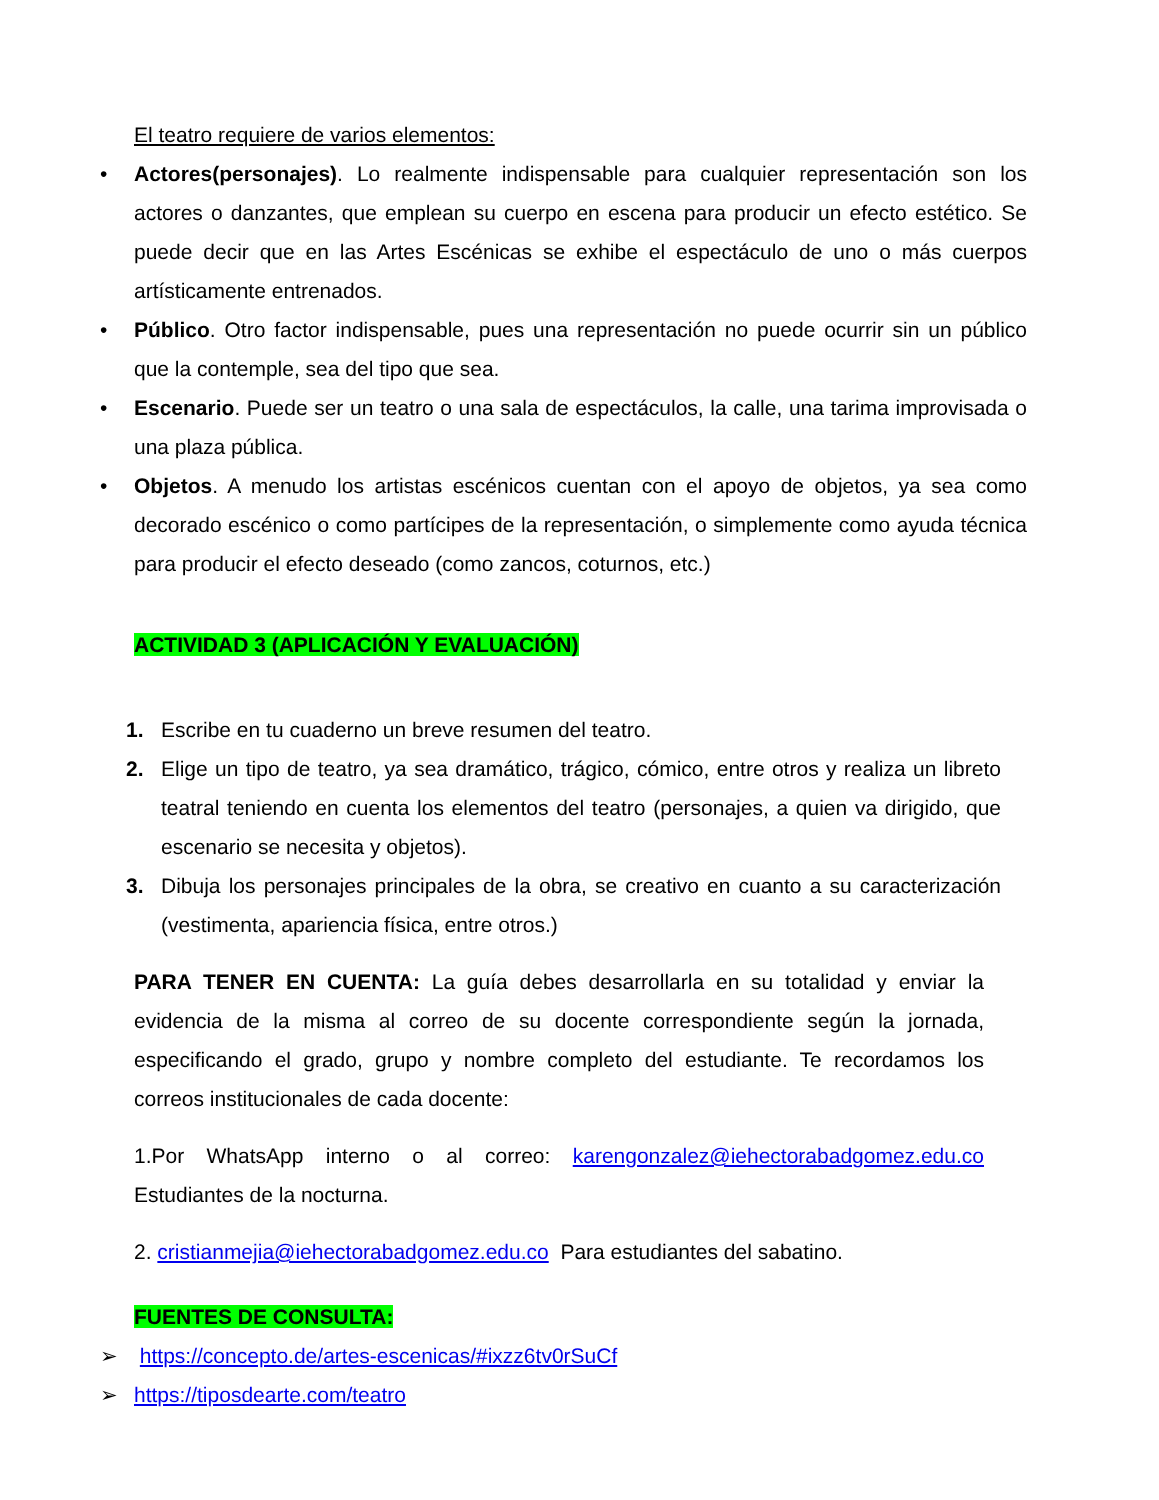El teatro requiere de varios elementos:
• Actores(personajes). Lo realmente indispensable para cualquier representación son los actores o danzantes, que emplean su cuerpo en escena para producir un efecto estético. Se puede decir que en las Artes Escénicas se exhibe el espectáculo de uno o más cuerpos artísticamente entrenados.
• Público. Otro factor indispensable, pues una representación no puede ocurrir sin un público que la contemple, sea del tipo que sea.
• Escenario. Puede ser un teatro o una sala de espectáculos, la calle, una tarima improvisada o una plaza pública.
• Objetos. A menudo los artistas escénicos cuentan con el apoyo de objetos, ya sea como decorado escénico o como partícipes de la representación, o simplemente como ayuda técnica para producir el efecto deseado (como zancos, coturnos, etc.)
ACTIVIDAD 3 (APLICACIÓN Y EVALUACIÓN)
1. Escribe en tu cuaderno un breve resumen del teatro.
2. Elige un tipo de teatro, ya sea dramático, trágico, cómico, entre otros y realiza un libreto teatral teniendo en cuenta los elementos del teatro (personajes, a quien va dirigido, que escenario se necesita y objetos).
3. Dibuja los personajes principales de la obra, se creativo en cuanto a su caracterización (vestimenta, apariencia física, entre otros.)
PARA TENER EN CUENTA: La guía debes desarrollarla en su totalidad y enviar la evidencia de la misma al correo de su docente correspondiente según la jornada, especificando el grado, grupo y nombre completo del estudiante. Te recordamos los correos institucionales de cada docente:
1.Por WhatsApp interno o al correo: karengonzalez@iehectorabadgomez.edu.co Estudiantes de la nocturna.
2. cristianmejia@iehectorabadgomez.edu.co Para estudiantes del sabatino.
FUENTES DE CONSULTA:
➢ https://concepto.de/artes-escenicas/#ixzz6tv0rSuCf
➢ https://tiposdearte.com/teatro